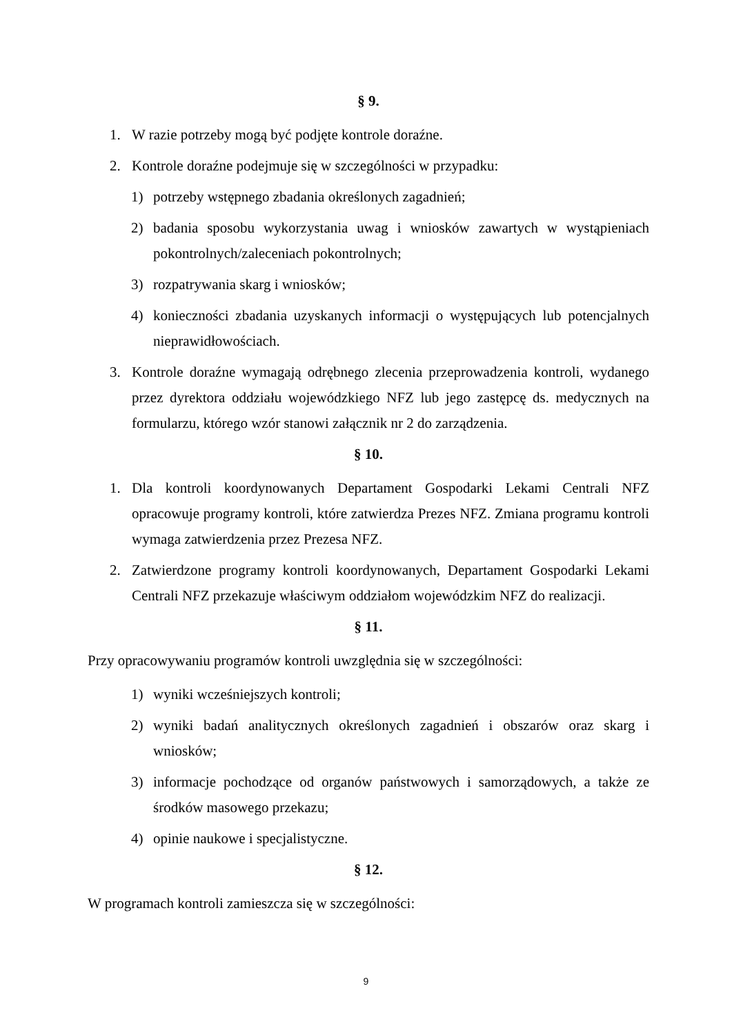§ 9.
1. W razie potrzeby mogą być podjęte kontrole doraźne.
2. Kontrole doraźne podejmuje się w szczególności w przypadku:
1) potrzeby wstępnego zbadania określonych zagadnień;
2) badania sposobu wykorzystania uwag i wniosków zawartych w wystąpieniach pokontrolnych/zaleceniach pokontrolnych;
3) rozpatrywania skarg i wniosków;
4) konieczności zbadania uzyskanych informacji o występujących lub potencjalnych nieprawidłowościach.
3. Kontrole doraźne wymagają odrębnego zlecenia przeprowadzenia kontroli, wydanego przez dyrektora oddziału wojewódzkiego NFZ lub jego zastępcę ds. medycznych na formularzu, którego wzór stanowi załącznik nr 2 do zarządzenia.
§ 10.
1. Dla kontroli koordynowanych Departament Gospodarki Lekami Centrali NFZ opracowuje programy kontroli, które zatwierdza Prezes NFZ. Zmiana programu kontroli wymaga zatwierdzenia przez Prezesa NFZ.
2. Zatwierdzone programy kontroli koordynowanych, Departament Gospodarki Lekami Centrali NFZ przekazuje właściwym oddziałom wojewódzkim NFZ do realizacji.
§ 11.
Przy opracowywaniu programów kontroli uwzględnia się w szczególności:
1) wyniki wcześniejszych kontroli;
2) wyniki badań analitycznych określonych zagadnień i obszarów oraz skarg i wniosków;
3) informacje pochodzące od organów państwowych i samorządowych, a także ze środków masowego przekazu;
4) opinie naukowe i specjalistyczne.
§ 12.
W programach kontroli zamieszcza się w szczególności:
9